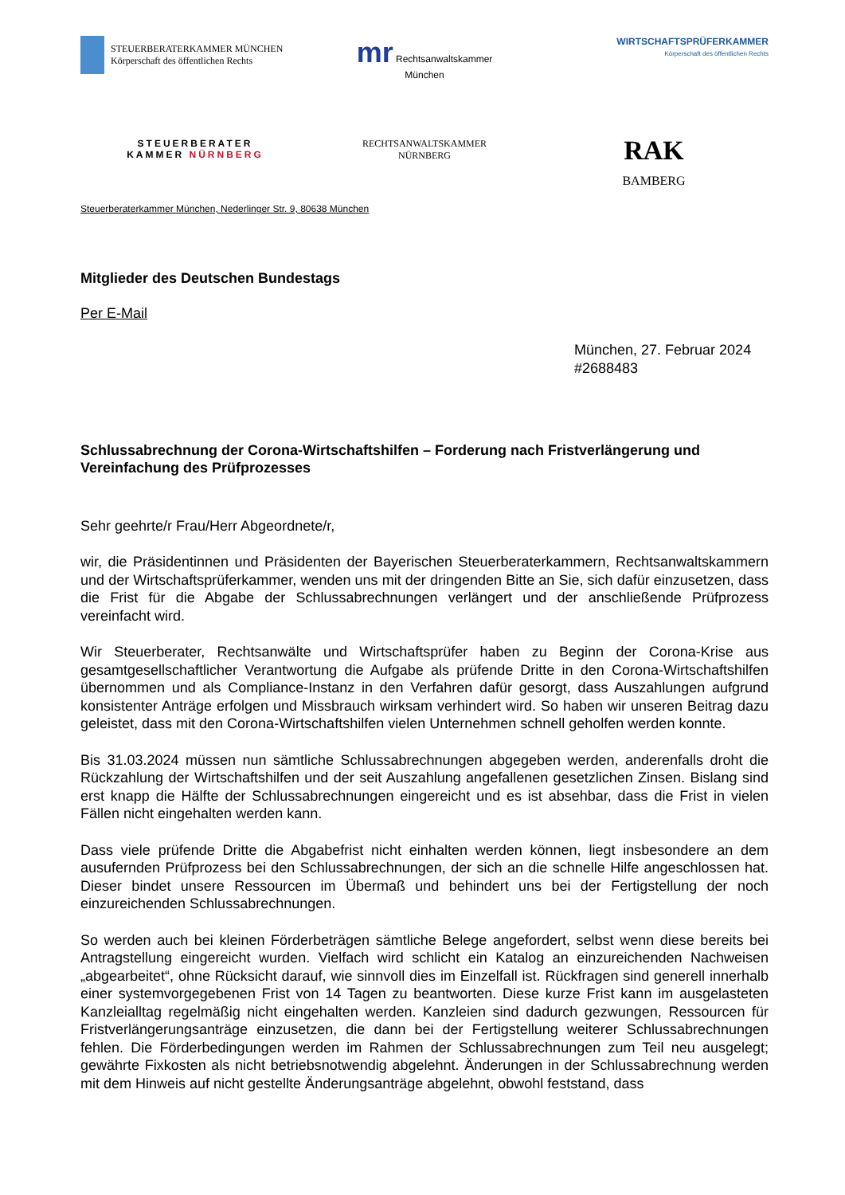STEUERBERATERKAMMER MÜNCHEN
Körperschaft des öffentlichen Rechts
mr Rechtsanwaltskammer
München
WIRTSCHAFTSPRÜFERKAMMER
Körperschaft des öffentlichen Rechts
STEUERBERATER
KAMMER NÜRNBERG
RECHTSANWALTSKAMMER
NÜRNBERG
RAK
BAMBERG
Steuerberaterkammer München, Nederlinger Str. 9, 80638 München
Mitglieder des Deutschen Bundestags
Per E-Mail
München, 27. Februar 2024
#2688483
Schlussabrechnung der Corona-Wirtschaftshilfen – Forderung nach Fristverlängerung und Vereinfachung des Prüfprozesses
Sehr geehrte/r Frau/Herr Abgeordnete/r,
wir, die Präsidentinnen und Präsidenten der Bayerischen Steuerberaterkammern, Rechtsanwaltskammern und der Wirtschaftsprüferkammer, wenden uns mit der dringenden Bitte an Sie, sich dafür einzusetzen, dass die Frist für die Abgabe der Schlussabrechnungen verlängert und der anschließende Prüfprozess vereinfacht wird.
Wir Steuerberater, Rechtsanwälte und Wirtschaftsprüfer haben zu Beginn der Corona-Krise aus gesamtgesellschaftlicher Verantwortung die Aufgabe als prüfende Dritte in den Corona-Wirtschaftshilfen übernommen und als Compliance-Instanz in den Verfahren dafür gesorgt, dass Auszahlungen aufgrund konsistenter Anträge erfolgen und Missbrauch wirksam verhindert wird. So haben wir unseren Beitrag dazu geleistet, dass mit den Corona-Wirtschaftshilfen vielen Unternehmen schnell geholfen werden konnte.
Bis 31.03.2024 müssen nun sämtliche Schlussabrechnungen abgegeben werden, anderenfalls droht die Rückzahlung der Wirtschaftshilfen und der seit Auszahlung angefallenen gesetzlichen Zinsen. Bislang sind erst knapp die Hälfte der Schlussabrechnungen eingereicht und es ist absehbar, dass die Frist in vielen Fällen nicht eingehalten werden kann.
Dass viele prüfende Dritte die Abgabefrist nicht einhalten werden können, liegt insbesondere an dem ausufernden Prüfprozess bei den Schlussabrechnungen, der sich an die schnelle Hilfe angeschlossen hat. Dieser bindet unsere Ressourcen im Übermaß und behindert uns bei der Fertigstellung der noch einzureichenden Schlussabrechnungen.
So werden auch bei kleinen Förderbeträgen sämtliche Belege angefordert, selbst wenn diese bereits bei Antragstellung eingereicht wurden. Vielfach wird schlicht ein Katalog an einzureichenden Nachweisen „abgearbeitet“, ohne Rücksicht darauf, wie sinnvoll dies im Einzelfall ist. Rückfragen sind generell innerhalb einer systemvorgegebenen Frist von 14 Tagen zu beantworten. Diese kurze Frist kann im ausgelasteten Kanzleialltag regelmäßig nicht eingehalten werden. Kanzleien sind dadurch gezwungen, Ressourcen für Fristverlängerungsanträge einzusetzen, die dann bei der Fertigstellung weiterer Schlussabrechnungen fehlen. Die Förderbedingungen werden im Rahmen der Schlussabrechnungen zum Teil neu ausgelegt; gewährte Fixkosten als nicht betriebsnotwendig abgelehnt. Änderungen in der Schlussabrechnung werden mit dem Hinweis auf nicht gestellte Änderungsanträge abgelehnt, obwohl feststand, dass